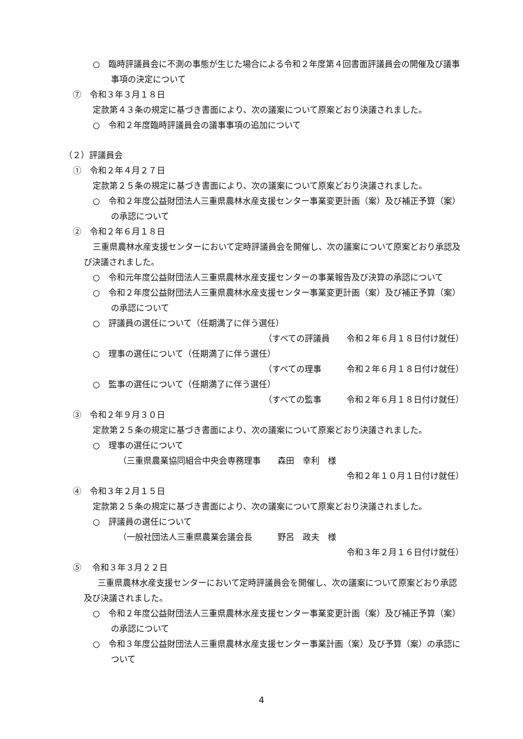○　臨時評議員会に不測の事態が生じた場合による令和２年度第４回書面評議員会の開催及び議事事項の決定について
⑦　令和３年３月１８日
定款第４３条の規定に基づき書面により、次の議案について原案どおり決議されました。
○　令和２年度臨時評議員会の議事事項の追加について
（２）評議員会
①　令和２年４月２７日
定款第２５条の規定に基づき書面により、次の議案について原案どおり決議されました。
○　令和２年度公益財団法人三重県農林水産支援センター事業変更計画（案）及び補正予算（案）の承認について
②　令和２年６月１８日
三重県農林水産支援センターにおいて定時評議員会を開催し、次の議案について原案どおり承認及び決議されました。
○　令和元年度公益財団法人三重県農林水産支援センターの事業報告及び決算の承認について
○　令和２年度公益財団法人三重県農林水産支援センター事業変更計画（案）及び補正予算（案）の承認について
○　評議員の選任について（任期満了に伴う選任）
（すべての評議員　　令和２年６月１８日付け就任）
○　理事の選任について（任期満了に伴う選任）
（すべての理事　　　令和２年６月１８日付け就任）
○　監事の選任について（任期満了に伴う選任）
（すべての監事　　　令和２年６月１８日付け就任）
③　令和２年９月３０日
定款第２５条の規定に基づき書面により、次の議案について原案どおり決議されました。
○　理事の選任について
（三重県農業協同組合中央会専務理事　　森田　幸利　様
令和２年１０月１日付け就任）
④　令和３年２月１５日
定款第２５条の規定に基づき書面により、次の議案について原案どおり決議されました。
○　評議員の選任について
（一般社団法人三重県農業会議会長　　　野呂　政夫　様
令和３年２月１６日付け就任）
⑤　 令和３年３月２２日
三重県農林水産支援センターにおいて定時評議員会を開催し、次の議案について原案どおり承認及び決議されました。
○　令和２年度公益財団法人三重県農林水産支援センター事業変更計画（案）及び補正予算（案）の承認について
○　令和３年度公益財団法人三重県農林水産支援センター事業計画（案）及び予算（案）の承認について
4